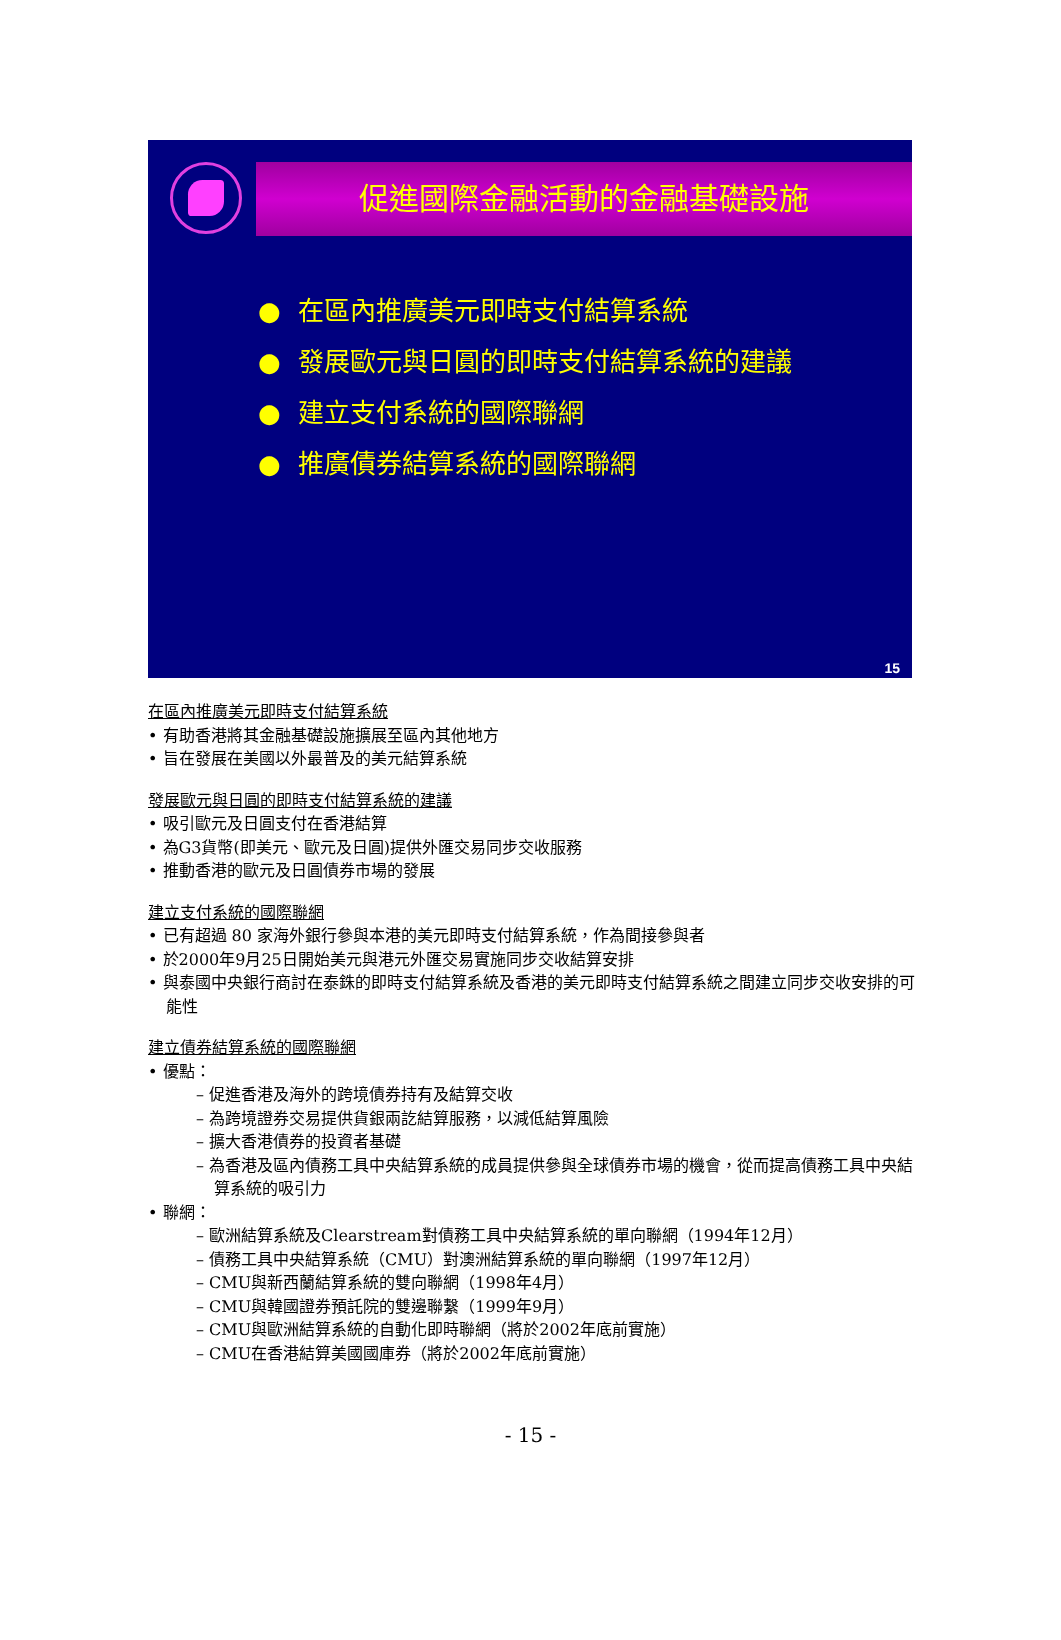促進國際金融活動的金融基礎設施
● 在區內推廣美元即時支付結算系統
● 發展歐元與日圓的即時支付結算系統的建議
● 建立支付系統的國際聯網
● 推廣債券結算系統的國際聯網
15
在區內推廣美元即時支付結算系統
• 有助香港將其金融基礎設施擴展至區內其他地方
• 旨在發展在美國以外最普及的美元結算系統
發展歐元與日圓的即時支付結算系統的建議
• 吸引歐元及日圓支付在香港結算
• 為G3貨幣(即美元、歐元及日圓)提供外匯交易同步交收服務
• 推動香港的歐元及日圓債券市場的發展
建立支付系統的國際聯網
• 已有超過 80 家海外銀行參與本港的美元即時支付結算系統，作為間接參與者
• 於2000年9月25日開始美元與港元外匯交易實施同步交收結算安排
• 與泰國中央銀行商討在泰銖的即時支付結算系統及香港的美元即時支付結算系統之間建立同步交收安排的可能性
建立債券結算系統的國際聯網
• 優點：
– 促進香港及海外的跨境債券持有及結算交收
– 為跨境證券交易提供貨銀兩訖結算服務，以減低結算風險
– 擴大香港債券的投資者基礎
– 為香港及區內債務工具中央結算系統的成員提供參與全球債券市場的機會，從而提高債務工具中央結算系統的吸引力
• 聯網：
– 歐洲結算系統及Clearstream對債務工具中央結算系統的單向聯網（1994年12月）
– 債務工具中央結算系統（CMU）對澳洲結算系統的單向聯網（1997年12月）
– CMU與新西蘭結算系統的雙向聯網（1998年4月）
– CMU與韓國證券預託院的雙邊聯繫（1999年9月）
– CMU與歐洲結算系統的自動化即時聯網（將於2002年底前實施）
– CMU在香港結算美國國庫券（將於2002年底前實施）
- 15 -